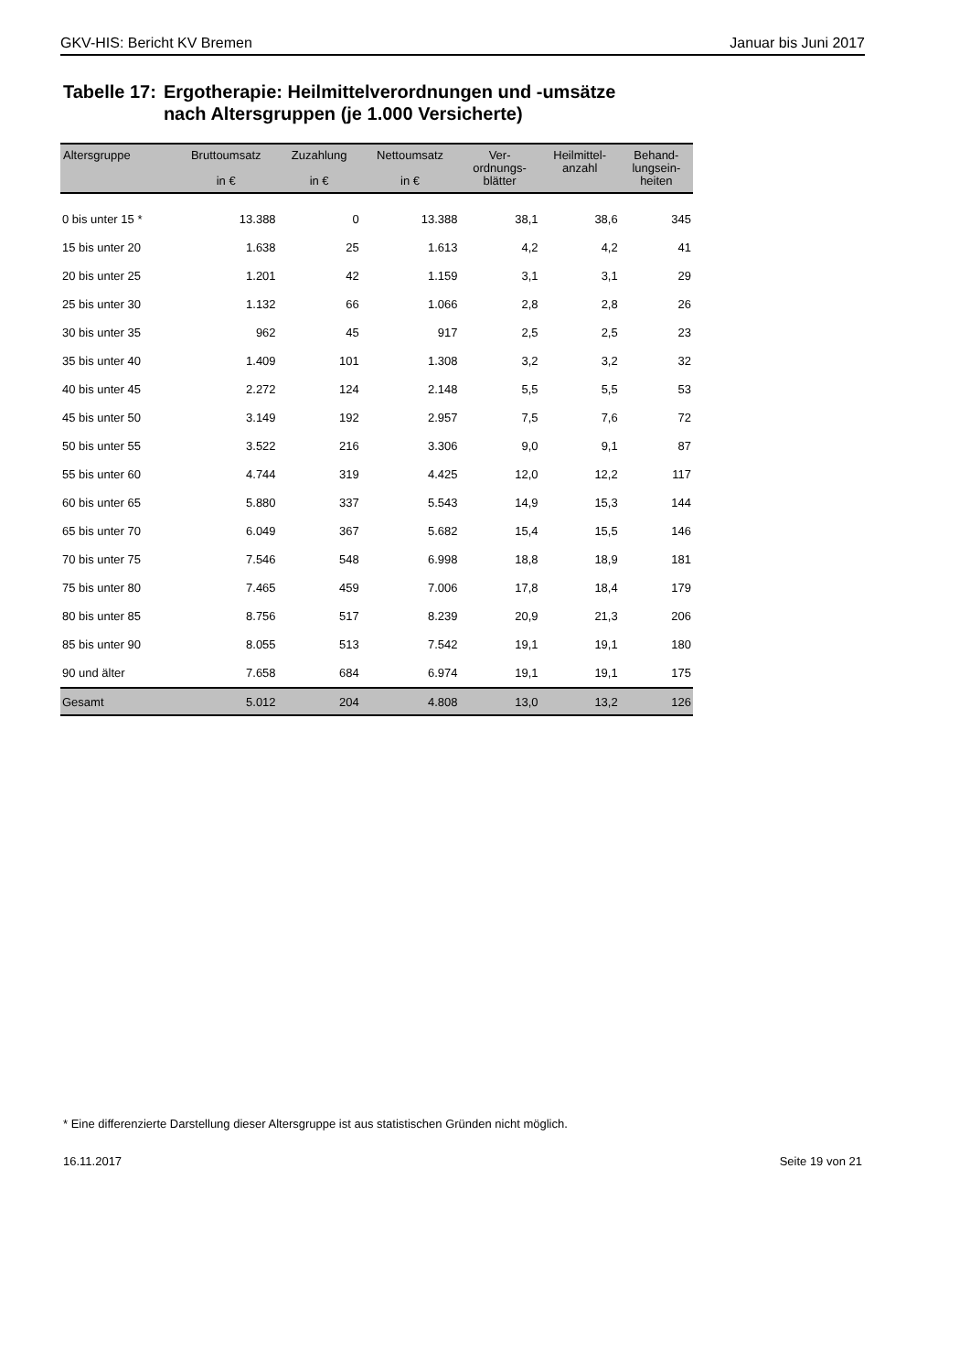GKV-HIS: Bericht KV Bremen Januar bis Juni 2017
Tabelle 17: Ergotherapie: Heilmittelverordnungen und -umsätze
nach Altersgruppen (je 1.000 Versicherte)
| Altersgruppe | Bruttoumsatz in € | Zuzahlung in € | Nettoumsatz in € | Ver- ordnungs- blätter | Heilmittel- anzahl | Behand- lungsein- heiten |
| --- | --- | --- | --- | --- | --- | --- |
| 0 bis unter 15 * | 13.388 | 0 | 13.388 | 38,1 | 38,6 | 345 |
| 15 bis unter 20 | 1.638 | 25 | 1.613 | 4,2 | 4,2 | 41 |
| 20 bis unter 25 | 1.201 | 42 | 1.159 | 3,1 | 3,1 | 29 |
| 25 bis unter 30 | 1.132 | 66 | 1.066 | 2,8 | 2,8 | 26 |
| 30 bis unter 35 | 962 | 45 | 917 | 2,5 | 2,5 | 23 |
| 35 bis unter 40 | 1.409 | 101 | 1.308 | 3,2 | 3,2 | 32 |
| 40 bis unter 45 | 2.272 | 124 | 2.148 | 5,5 | 5,5 | 53 |
| 45 bis unter 50 | 3.149 | 192 | 2.957 | 7,5 | 7,6 | 72 |
| 50 bis unter 55 | 3.522 | 216 | 3.306 | 9,0 | 9,1 | 87 |
| 55 bis unter 60 | 4.744 | 319 | 4.425 | 12,0 | 12,2 | 117 |
| 60 bis unter 65 | 5.880 | 337 | 5.543 | 14,9 | 15,3 | 144 |
| 65 bis unter 70 | 6.049 | 367 | 5.682 | 15,4 | 15,5 | 146 |
| 70 bis unter 75 | 7.546 | 548 | 6.998 | 18,8 | 18,9 | 181 |
| 75 bis unter 80 | 7.465 | 459 | 7.006 | 17,8 | 18,4 | 179 |
| 80 bis unter 85 | 8.756 | 517 | 8.239 | 20,9 | 21,3 | 206 |
| 85 bis unter 90 | 8.055 | 513 | 7.542 | 19,1 | 19,1 | 180 |
| 90 und älter | 7.658 | 684 | 6.974 | 19,1 | 19,1 | 175 |
| Gesamt | 5.012 | 204 | 4.808 | 13,0 | 13,2 | 126 |
* Eine differenzierte Darstellung dieser Altersgruppe ist aus statistischen Gründen nicht möglich.
16.11.2017 Seite 19 von 21